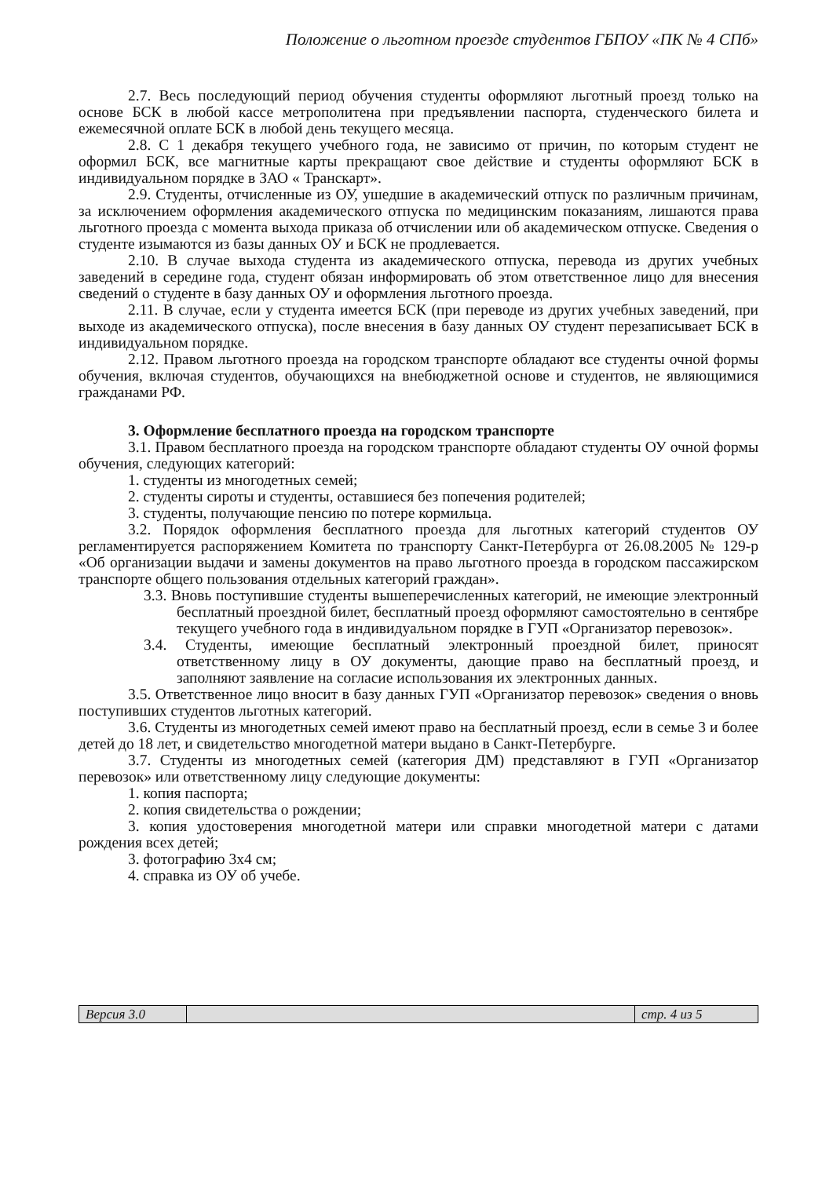Положение о льготном проезде студентов ГБПОУ «ПК № 4 СПб»
2.7. Весь последующий период обучения студенты оформляют льготный проезд только на основе БСК в любой кассе метрополитена при предъявлении паспорта, студенческого билета и ежемесячной оплате БСК в любой день текущего месяца.
2.8. С 1 декабря текущего учебного года, не зависимо от причин, по которым студент не оформил БСК, все магнитные карты прекращают свое действие и студенты оформляют БСК в индивидуальном порядке в ЗАО « Транскарт».
2.9. Студенты, отчисленные из ОУ, ушедшие в академический отпуск по различным причинам, за исключением оформления академического отпуска по медицинским показаниям, лишаются права льготного проезда с момента выхода приказа об отчислении или об академическом отпуске. Сведения о студенте изымаются из базы данных ОУ и БСК не продлевается.
2.10. В случае выхода студента из академического отпуска, перевода из других учебных заведений в середине года, студент обязан информировать об этом ответственное лицо для внесения сведений о студенте в базу данных ОУ и оформления льготного проезда.
2.11. В случае, если у студента имеется БСК (при переводе из других учебных заведений, при выходе из академического отпуска), после внесения в базу данных ОУ студент перезаписывает БСК в индивидуальном порядке.
2.12. Правом льготного проезда на городском транспорте обладают все студенты очной формы обучения, включая студентов, обучающихся на внебюджетной основе и студентов, не являющимися гражданами РФ.
3. Оформление бесплатного проезда на городском транспорте
3.1. Правом бесплатного проезда на городском транспорте обладают студенты ОУ очной формы обучения, следующих категорий:
1. студенты из многодетных семей;
2. студенты сироты и студенты, оставшиеся без попечения родителей;
3. студенты, получающие пенсию по потере кормильца.
3.2. Порядок оформления бесплатного проезда для льготных категорий студентов ОУ регламентируется распоряжением Комитета по транспорту Санкт-Петербурга от 26.08.2005 № 129-р «Об организации выдачи и замены документов на право льготного проезда в городском пассажирском транспорте общего пользования отдельных категорий граждан».
3.3. Вновь поступившие студенты вышеперечисленных категорий, не имеющие электронный бесплатный проездной билет, бесплатный проезд оформляют самостоятельно в сентябре текущего учебного года в индивидуальном порядке в ГУП «Организатор перевозок».
3.4. Студенты, имеющие бесплатный электронный проездной билет, приносят ответственному лицу в ОУ документы, дающие право на бесплатный проезд, и заполняют заявление на согласие использования их электронных данных.
3.5. Ответственное лицо вносит в базу данных ГУП «Организатор перевозок» сведения о вновь поступивших студентов льготных категорий.
3.6. Студенты из многодетных семей имеют право на бесплатный проезд, если в семье 3 и более детей до 18 лет, и свидетельство многодетной матери выдано в Санкт-Петербурге.
3.7. Студенты из многодетных семей (категория ДМ) представляют в ГУП «Организатор перевозок» или ответственному лицу следующие документы:
1. копия паспорта;
2. копия свидетельства о рождении;
3. копия удостоверения многодетной матери или справки многодетной матери с датами рождения всех детей;
3. фотографию 3х4 см;
4. справка из ОУ об учебе.
Версия 3.0 стр. 4 из 5